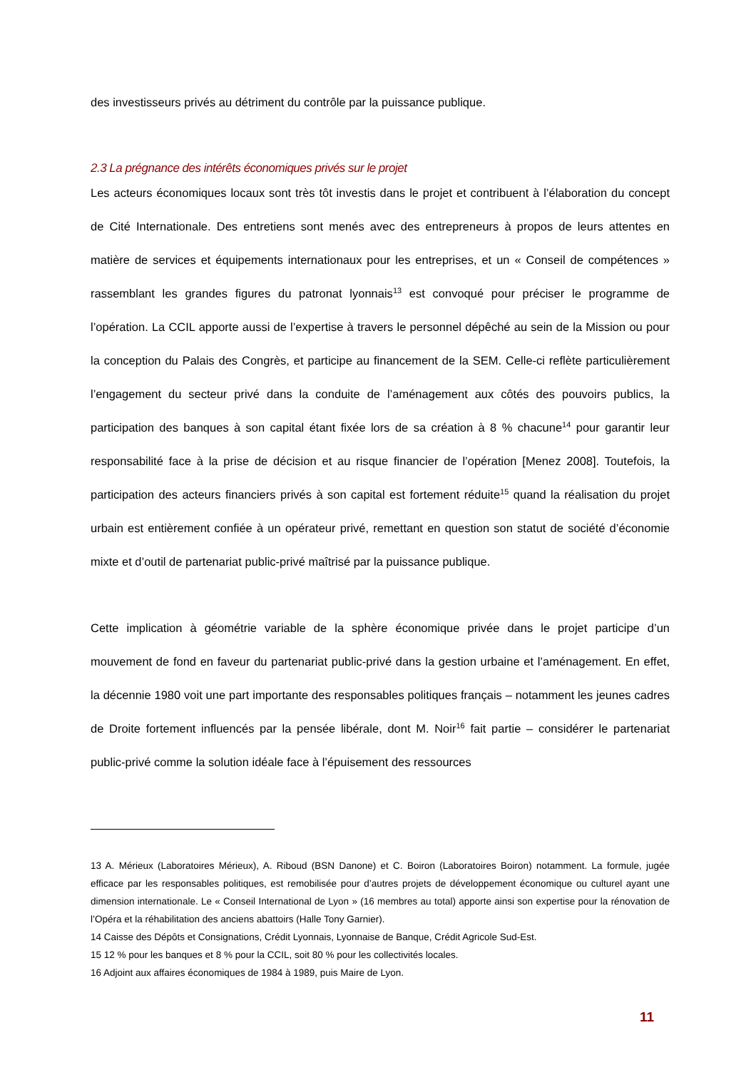des investisseurs privés au détriment du contrôle par la puissance publique.
2.3 La prégnance des intérêts économiques privés sur le projet
Les acteurs économiques locaux sont très tôt investis dans le projet et contribuent à l’élaboration du concept de Cité Internationale. Des entretiens sont menés avec des entrepreneurs à propos de leurs attentes en matière de services et équipements internationaux pour les entreprises, et un « Conseil de compétences » rassemblant les grandes figures du patronat lyonnais<sup>13</sup> est convoqué pour préciser le programme de l’opération. La CCIL apporte aussi de l’expertise à travers le personnel dépêché au sein de la Mission ou pour la conception du Palais des Congrès, et participe au financement de la SEM. Celle-ci reflète particulièrement l’engagement du secteur privé dans la conduite de l’aménagement aux côtés des pouvoirs publics, la participation des banques à son capital étant fixée lors de sa création à 8 % chacune<sup>14</sup> pour garantir leur responsabilité face à la prise de décision et au risque financier de l’opération [Menez 2008]. Toutefois, la participation des acteurs financiers privés à son capital est fortement réduite<sup>15</sup> quand la réalisation du projet urbain est entièrement confiée à un opérateur privé, remettant en question son statut de société d’économie mixte et d’outil de partenariat public-privé maîtrisé par la puissance publique.
Cette implication à géométrie variable de la sphère économique privée dans le projet participe d’un mouvement de fond en faveur du partenariat public-privé dans la gestion urbaine et l’aménagement. En effet, la décennie 1980 voit une part importante des responsables politiques français – notamment les jeunes cadres de Droite fortement influencés par la pensée libérale, dont M. Noir<sup>16</sup> fait partie – considérer le partenariat public-privé comme la solution idéale face à l’épuisement des ressources
13 A. Mérieux (Laboratoires Mérieux), A. Riboud (BSN Danone) et C. Boiron (Laboratoires Boiron) notamment. La formule, jugée efficace par les responsables politiques, est remobilisée pour d’autres projets de développement économique ou culturel ayant une dimension internationale. Le « Conseil International de Lyon » (16 membres au total) apporte ainsi son expertise pour la rénovation de l’Opéra et la réhabilitation des anciens abattoirs (Halle Tony Garnier).
14 Caisse des Dépôts et Consignations, Crédit Lyonnais, Lyonnaise de Banque, Crédit Agricole Sud-Est.
15 12 % pour les banques et 8 % pour la CCIL, soit 80 % pour les collectivités locales.
16 Adjoint aux affaires économiques de 1984 à 1989, puis Maire de Lyon.
11